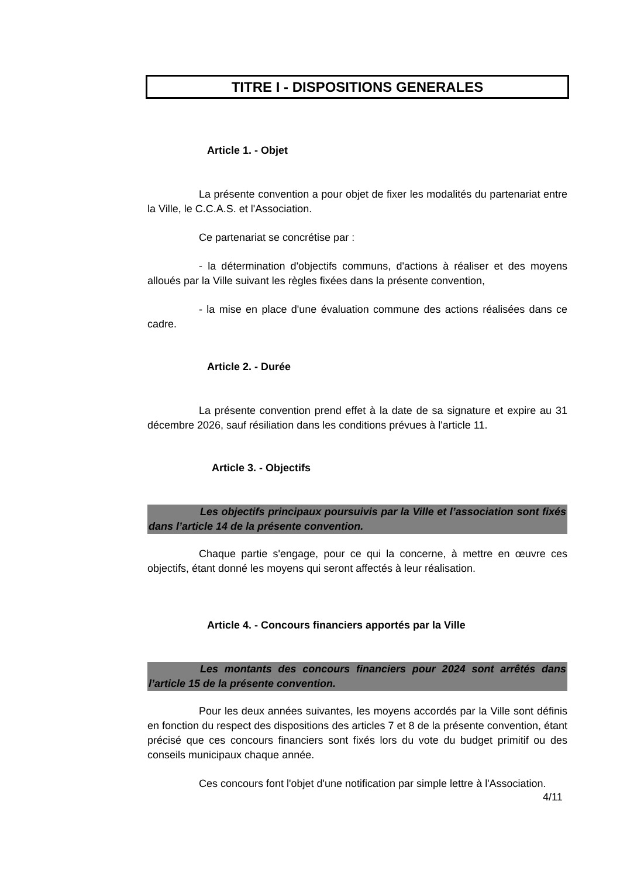TITRE I - DISPOSITIONS GENERALES
Article 1. - Objet
La présente convention a pour objet de fixer les modalités du partenariat entre la Ville, le C.C.A.S. et l'Association.
Ce partenariat se concrétise par :
- la détermination d'objectifs communs, d'actions à réaliser et des moyens alloués par la Ville suivant les règles fixées dans la présente convention,
- la mise en place d'une évaluation commune des actions réalisées dans ce cadre.
Article 2. - Durée
La présente convention prend effet à la date de sa signature et expire au 31 décembre 2026, sauf résiliation dans les conditions prévues à l'article 11.
Article 3. - Objectifs
Les objectifs principaux poursuivis par la Ville et l’association sont fixés dans l’article 14 de la présente convention.
Chaque partie s'engage, pour ce qui la concerne, à mettre en œuvre ces objectifs, étant donné les moyens qui seront affectés à leur réalisation.
Article 4. - Concours financiers apportés par la Ville
Les montants des concours financiers pour 2024 sont arrêtés dans l’article 15 de la présente convention.
Pour les deux années suivantes, les moyens accordés par la Ville sont définis en fonction du respect des dispositions des articles 7 et 8 de la présente convention, étant précisé que ces concours financiers sont fixés lors du vote du budget primitif ou des conseils municipaux chaque année.
Ces concours font l'objet d'une notification par simple lettre à l'Association.
4/11